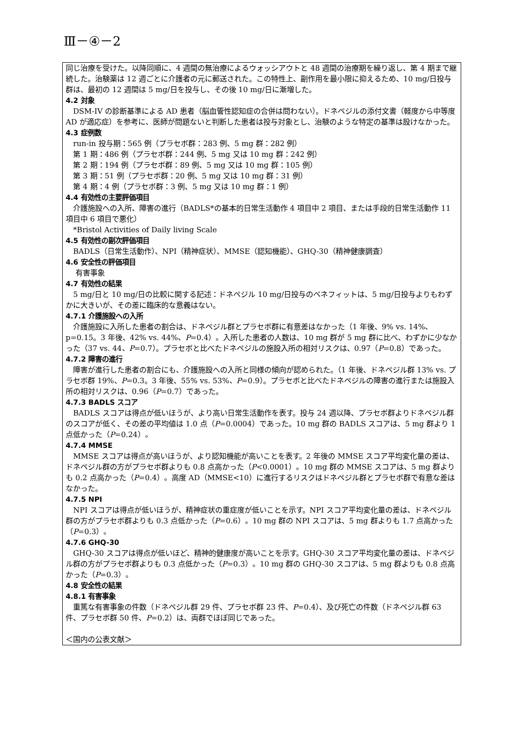Ⅲ－④－2
同じ治療を受けた。以降同順に、4 週間の無治療によるウォッシアウトと 48 週間の治療期を繰り返し、第 4 期まで継続した。治験薬は 12 週ごとに介護者の元に郵送された。この特性上、副作用を最小限に抑えるため、10 mg/日投与群は、最初の 12 週間は 5 mg/日を投与し、その後 10 mg/日に漸増した。
4.2 対象
DSM-IV の診断基準による AD 患者（脳血管性認知症の合併は問わない）。ドネペジルの添付文書（軽度から中等度 AD が適応症）を参考に、医師が問題ないと判断した患者は投与対象とし、治験のような特定の基準は設けなかった。
4.3 症例数
run-in 投与期：565 例（プラセボ群：283 例、5 mg 群：282 例）
第 1 期：486 例（プラセボ群：244 例、5 mg 又は 10 mg 群：242 例）
第 2 期：194 例（プラセボ群：89 例、5 mg 又は 10 mg 群：105 例）
第 3 期：51 例（プラセボ群：20 例、5 mg 又は 10 mg 群：31 例）
第 4 期：4 例（プラセボ群：3 例、5 mg 又は 10 mg 群：1 例）
4.4 有効性の主要評価項目
介護施設への入所、障害の進行（BADLS*の基本的日常生活動作 4 項目中 2 項目、または手段的日常生活動作 11 項目中 6 項目で悪化）
*Bristol Activities of Daily living Scale
4.5 有効性の副次評価項目
BADLS（日常生活動作）、NPI（精神症状）、MMSE（認知機能）、GHQ-30（精神健康調査）
4.6 安全性の評価項目
有害事象
4.7 有効性の結果
5 mg/日と 10 mg/日の比較に関する記述：ドネペジル 10 mg/日投与のベネフィットは、5 mg/日投与よりもわずかに大きいが、その差に臨床的な意義はない。
4.7.1 介護施設への入所
介護施設に入所した患者の割合は、ドネペジル群とプラセボ群に有意差はなかった（1 年後、9% vs. 14%、p=0.15。3 年後、42% vs. 44%、P=0.4）。入所した患者の人数は、10 mg 群が 5 mg 群に比べ、わずかに少なかった（37 vs. 44、P=0.7）。プラセボと比べたドネペジルの施設入所の相対リスクは、0.97（P=0.8）であった。
4.7.2 障害の進行
障害が進行した患者の割合にも、介護施設への入所と同様の傾向が認められた。（1 年後、ドネペジル群 13% vs. プラセボ群 19%、P=0.3。3 年後、55% vs. 53%、P=0.9）。プラセボと比べたドネペジルの障害の進行または施設入所の相対リスクは、0.96（P=0.7）であった。
4.7.3 BADLS スコア
BADLS スコアは得点が低いほうが、より高い日常生活動作を表す。投与 24 週以降、プラセボ群よりドネペジル群のスコアが低く、その差の平均値は 1.0 点（P=0.0004）であった。10 mg 群の BADLS スコアは、5 mg 群より 1 点低かった（P=0.24）。
4.7.4 MMSE
MMSE スコアは得点が高いほうが、より認知機能が高いことを表す。2 年後の MMSE スコア平均変化量の差は、ドネペジル群の方がプラセボ群よりも 0.8 点高かった（P<0.0001）。10 mg 群の MMSE スコアは、5 mg 群よりも 0.2 点高かった（P=0.4）。高度 AD（MMSE<10）に進行するリスクはドネペジル群とプラセボ群で有意な差はなかった。
4.7.5 NPI
NPI スコアは得点が低いほうが、精神症状の重症度が低いことを示す。NPI スコア平均変化量の差は、ドネペジル群の方がプラセボ群よりも 0.3 点低かった（P=0.6）。10 mg 群の NPI スコアは、5 mg 群よりも 1.7 点高かった（P=0.3）。
4.7.6 GHQ-30
GHQ-30 スコアは得点が低いほど、精神的健康度が高いことを示す。GHQ-30 スコア平均変化量の差は、ドネペジル群の方がプラセボ群よりも 0.3 点低かった（P=0.3）。10 mg 群の GHQ-30 スコアは、5 mg 群よりも 0.8 点高かった（P=0.3）。
4.8 安全性の結果
4.8.1 有害事象
重篤な有害事象の件数（ドネペジル群 29 件、プラセボ群 23 件、P=0.4）、及び死亡の件数（ドネペジル群 63 件、プラセボ群 50 件、P=0.2）は、両群でほぼ同じであった。
＜国内の公表文献＞